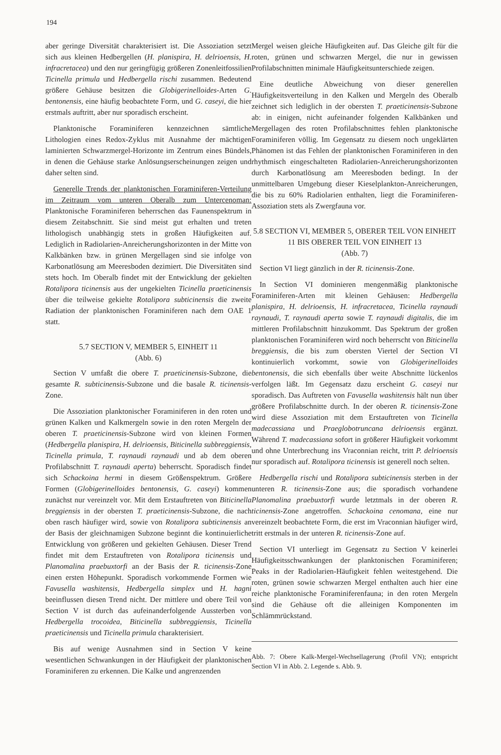194
aber geringe Diversität charakterisiert ist. Die Assoziation setzt sich aus kleinen Hedbergellen (H. planispira, H. delrioensis, H. infracretacea) und den nur geringfügig größeren Zonenleitfossilien Ticinella primula und Hedbergella rischi zusammen. Bedeutend größere Gehäuse besitzen die Globigerinelloides-Arten G. bentonensis, eine häufig beobachtete Form, und G. caseyi, die hier erstmals auftritt, aber nur sporadisch erscheint.
Planktonische Foraminiferen kennzeichnen sämtliche Lithologien eines Redox-Zyklus mit Ausnahme der mächtigen laminierten Schwarzmergel-Horizonte im Zentrum eines Bündels, in denen die Gehäuse starke Anlösungserscheinungen zeigen und daher selten sind.
Generelle Trends der planktonischen Foraminiferen-Verteilung im Zeitraum vom unteren Oberalb zum Untercenoman: Planktonische Foraminiferen beherrschen das Faunenspektrum in diesem Zeitabschnitt. Sie sind meist gut erhalten und treten lithologisch unabhängig stets in großen Häufigkeiten auf. Lediglich in Radiolarien-Anreicherungshorizonten in der Mitte von Kalkbänken bzw. in grünen Mergellagen sind sie infolge von Karbonatlösung am Meeresboden dezimiert. Die Diversitäten sind stets hoch. Im Oberalb findet mit der Entwicklung der gekielten Rotalipora ticinensis aus der ungekielten Ticinella praeticinensis über die teilweise gekielte Rotalipora subticinensis die zweite Radiation der planktonischen Foraminiferen nach dem OAE 1 statt.
5.7 SECTION V, MEMBER 5, EINHEIT 11
(Abb. 6)
Section V umfaßt die obere T. praeticinensis-Subzone, die gesamte R. subticinensis-Subzone und die basale R. ticinensis-Zone.
Die Assoziation planktonischer Foraminiferen in den roten und grünen Kalken und Kalkmergeln sowie in den roten Mergeln der oberen T. praeticinensis-Subzone wird von kleinen Formen (Hedbergella planispira, H. delrioensis, Biticinella subbreggiensis, Ticinella primula, T. raynaudi raynaudi und ab dem oberen Profilabschnitt T. raynaudi aperta) beherrscht. Sporadisch findet sich Schackoina hermi in diesem Größenspektrum. Größere Formen (Globigerinelloides bentonensis, G. caseyi) kommen zunächst nur vereinzelt vor. Mit dem Erstauftreten von Biticinella breggiensis in der obersten T. praeticinensis-Subzone, die nach oben rasch häufiger wird, sowie von Rotalipora subticinensis an der Basis der gleichnamigen Subzone beginnt die kontinuierliche Entwicklung von größeren und gekielten Gehäusen. Dieser Trend findet mit dem Erstauftreten von Rotalipora ticinensis und Planomalina praebuxtorfi an der Basis der R. ticinensis-Zone einen ersten Höhepunkt. Sporadisch vorkommende Formen wie Favusella washitensis, Hedbergella simplex und H. hagni beeinflussen diesen Trend nicht. Der mittlere und obere Teil von Section V ist durch das aufeinanderfolgende Aussterben von Hedbergella trocoidea, Biticinella subbreggiensis, Ticinella praeticinensis und Ticinella primula charakterisiert.
Bis auf wenige Ausnahmen sind in Section V keine wesentlichen Schwankungen in der Häufigkeit der planktonischen Foraminiferen zu erkennen. Die Kalke und angrenzenden
Mergel weisen gleiche Häufigkeiten auf. Das Gleiche gilt für die roten, grünen und schwarzen Mergel, die nur in gewissen Profilabschnitten minimale Häufigkeitsunterschiede zeigen.
Eine deutliche Abweichung von dieser generellen Häufigkeitsverteilung in den Kalken und Mergeln des Oberalb zeichnet sich lediglich in der obersten T. praeticinensis-Subzone ab: in einigen, nicht aufeinander folgenden Kalkbänken und Mergellagen des roten Profilabschnittes fehlen planktonische Foraminiferen völlig. Im Gegensatz zu diesem noch ungeklärten Phänomen ist das Fehlen der planktonischen Foraminiferen in den rhythmisch eingeschalteten Radiolarien-Anreicherungshorizonten durch Karbonatlösung am Meeresboden bedingt. In der unmittelbaren Umgebung dieser Kieselplankton-Anreicherungen, die bis zu 60% Radiolarien enthalten, liegt die Foraminiferen-Assoziation stets als Zwergfauna vor.
5.8 SECTION VI, MEMBER 5, OBERER TEIL VON EINHEIT 11 BIS OBERER TEIL VON EINHEIT 13
(Abb. 7)
Section VI liegt gänzlich in der R. ticinensis-Zone.
In Section VI dominieren mengenmäßig planktonische Foraminiferen-Arten mit kleinen Gehäusen: Hedbergella planispira, H. delrioensis, H. infracretacea, Ticinella raynaudi raynaudi, T. raynaudi aperta sowie T. raynaudi digitalis, die im mittleren Profilabschnitt hinzukommt. Das Spektrum der großen planktonischen Foraminiferen wird noch beherrscht von Biticinella breggiensis, die bis zum obersten Viertel der Section VI kontinuierlich vorkommt, sowie von Globigerinelloides bentonensis, die sich ebenfalls über weite Abschnitte lückenlos verfolgen läßt. Im Gegensatz dazu erscheint G. caseyi nur sporadisch. Das Auftreten von Favusella washitensis hält nun über größere Profilabschnitte durch. In der oberen R. ticinensis-Zone wird diese Assoziation mit dem Erstauftreten von Ticinella madecassiana und Praeglobotruncana delrioensis ergänzt. Während T. madecassiana sofort in größerer Häufigkeit vorkommt und ohne Unterbrechung ins Vraconnian reicht, tritt P. delrioensis nur sporadisch auf. Rotalipora ticinensis ist generell noch selten.
Hedbergella rischi und Rotalipora subticinensis sterben in der unteren R. ticinensis-Zone aus; die sporadisch vorhandene Planomalina praebuxtorfi wurde letztmals in der oberen R. ticinensis-Zone angetroffen. Schackoina cenomana, eine nur vereinzelt beobachtete Form, die erst im Vraconnian häufiger wird, tritt erstmals in der unteren R. ticinensis-Zone auf.
Section VI unterliegt im Gegensatz zu Section V keinerlei Häufigkeitsschwankungen der planktonischen Foraminiferen; Peaks in der Radiolarien-Häufigkeit fehlen weitestgehend. Die roten, grünen sowie schwarzen Mergel enthalten auch hier eine reiche planktonische Foraminiferenfauna; in den roten Mergeln sind die Gehäuse oft die alleinigen Komponenten im Schlämmrückstand.
Abb. 7: Obere Kalk-Mergel-Wechsellagerung (Profil VN); entspricht Section VI in Abb. 2. Legende s. Abb. 9.